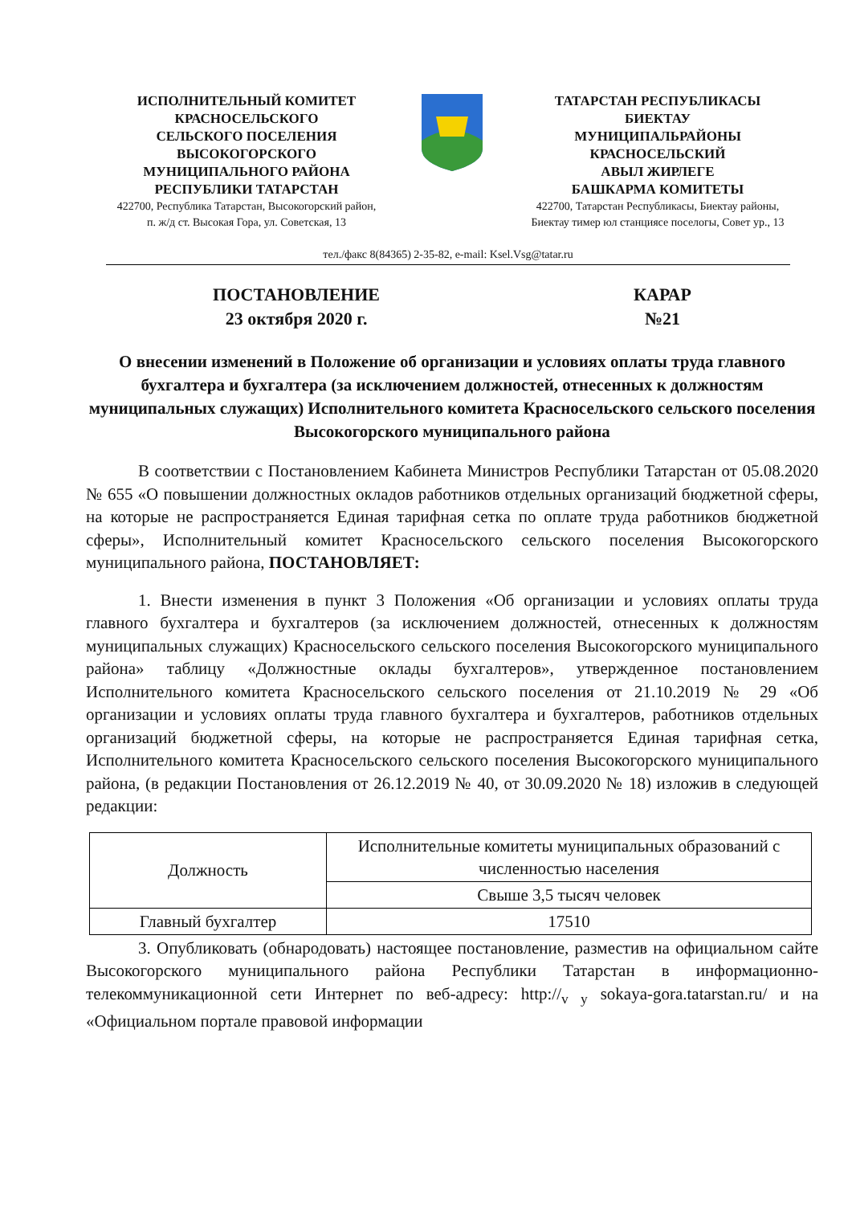ИСПОЛНИТЕЛЬНЫЙ КОМИТЕТ
КРАСНОСЕЛЬСКОГО
СЕЛЬСКОГО ПОСЕЛЕНИЯ
ВЫСОКОГОРСКОГО
МУНИЦИПАЛЬНОГО РАЙОНА
РЕСПУБЛИКИ ТАТАРСТАН
422700, Республика Татарстан, Высокогорский район,
п. ж/д ст. Высокая Гора, ул. Советская, 13
ТАТАРСТАН РЕСПУБЛИКАСЫ
БИЕКТАУ
МУНИЦИПАЛЬРАЙОНЫ
КРАСНОСЕЛЬСКИЙ
АВЫЛ ЖИРЛЕГЕ
БАШКАРМА КОМИТЕТЫ
422700, Татарстан Республикасы, Биектау районы,
Биектау тимер юл станциясе поселогы, Совет ур., 13
тел./факс 8(84365) 2-35-82, e-mail: Ksel.Vsg@tatar.ru
ПОСТАНОВЛЕНИЕ
23 октября 2020 г.
КАРАР
№21
О внесении изменений в Положение об организации и условиях оплаты труда главного бухгалтера и бухгалтера (за исключением должностей, отнесенных к должностям муниципальных служащих) Исполнительного комитета Красносельского сельского поселения Высокогорского муниципального района
В соответствии с Постановлением Кабинета Министров Республики Татарстан от 05.08.2020 № 655 «О повышении должностных окладов работников отдельных организаций бюджетной сферы, на которые не распространяется Единая тарифная сетка по оплате труда работников бюджетной сферы», Исполнительный комитет Красносельского сельского поселения Высокогорского муниципального района, ПОСТАНОВЛЯЕТ:
1. Внести изменения в пункт 3 Положения «Об организации и условиях оплаты труда главного бухгалтера и бухгалтеров (за исключением должностей, отнесенных к должностям муниципальных служащих) Красносельского сельского поселения Высокогорского муниципального района» таблицу «Должностные оклады бухгалтеров», утвержденное постановлением Исполнительного комитета Красносельского сельского поселения от 21.10.2019 № 29 «Об организации и условиях оплаты труда главного бухгалтера и бухгалтеров, работников отдельных организаций бюджетной сферы, на которые не распространяется Единая тарифная сетка, Исполнительного комитета Красносельского сельского поселения Высокогорского муниципального района, (в редакции Постановления от 26.12.2019 № 40, от 30.09.2020 № 18) изложив в следующей редакции:
| Должность | Исполнительные комитеты муниципальных образований с численностью населения |
| | Свыше 3,5 тысяч человек |
| Главный бухгалтер | 17510 |
3. Опубликовать (обнародовать) настоящее постановление, разместив на официальном сайте Высокогорского муниципального района Республики Татарстан в информационно-телекоммуникационной сети Интернет по веб-адресу: http://<sub>v y</sub> sokaya-gora.tatarstan.ru/ и на «Официальном портале правовой информации